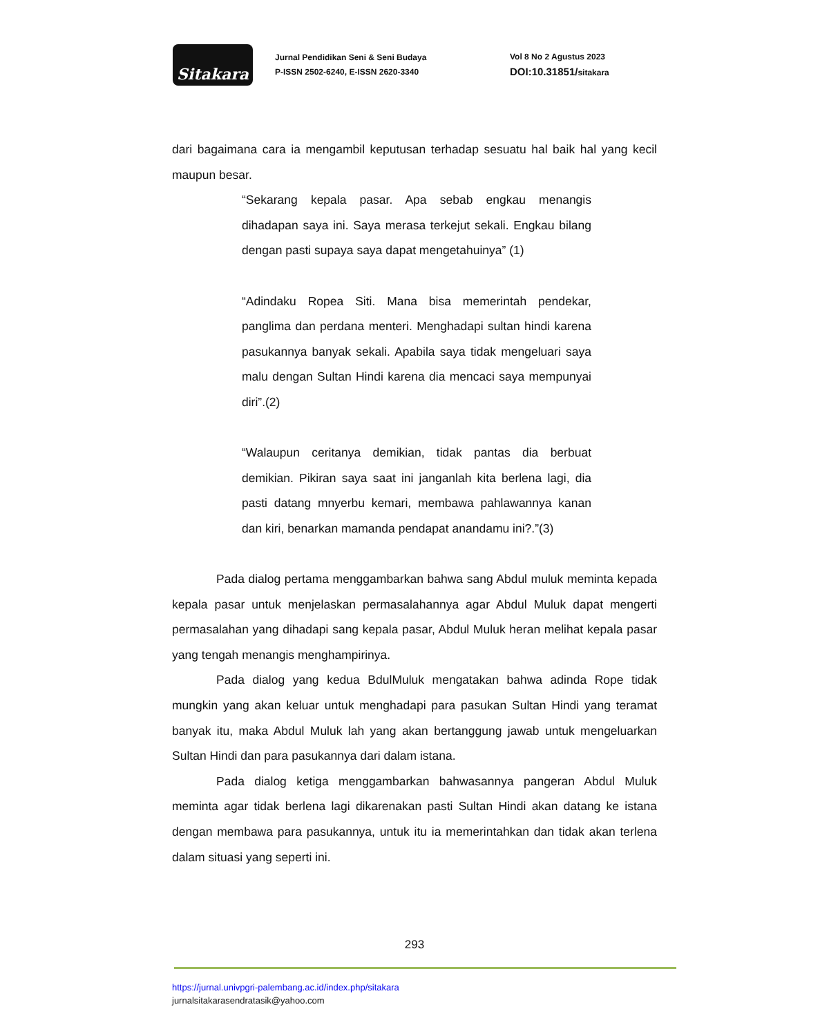Sitakara
Jurnal Pendidikan Seni & Seni Budaya
P-ISSN 2502-6240, E-ISSN 2620-3340
Vol 8 No 2 Agustus 2023
DOI:10.31851/sitakara
dari bagaimana cara ia mengambil keputusan terhadap sesuatu hal baik hal yang kecil maupun besar.
“Sekarang kepala pasar. Apa sebab engkau menangis dihadapan saya ini. Saya merasa terkejut sekali. Engkau bilang dengan pasti supaya saya dapat mengetahuinya” (1)
“Adindaku Ropea Siti. Mana bisa memerintah pendekar, panglima dan perdana menteri. Menghadapi sultan hindi karena pasukannya banyak sekali. Apabila saya tidak mengeluari saya malu dengan Sultan Hindi karena dia mencaci saya mempunyai diri”.(2)
“Walaupun ceritanya demikian, tidak pantas dia berbuat demikian. Pikiran saya saat ini janganlah kita berlena lagi, dia pasti datang mnyerbu kemari, membawa pahlawannya kanan dan kiri, benarkan mamanda pendapat anandamu ini?.”(3)
Pada dialog pertama menggambarkan bahwa sang Abdul muluk meminta kepada kepala pasar untuk menjelaskan permasalahannya agar Abdul Muluk dapat mengerti permasalahan yang dihadapi sang kepala pasar, Abdul Muluk heran melihat kepala pasar yang tengah menangis menghampirinya.
Pada dialog yang kedua BdulMuluk mengatakan bahwa adinda Rope tidak mungkin yang akan keluar untuk menghadapi para pasukan Sultan Hindi yang teramat banyak itu, maka Abdul Muluk lah yang akan bertanggung jawab untuk mengeluarkan Sultan Hindi dan para pasukannya dari dalam istana.
Pada dialog ketiga menggambarkan bahwasannya pangeran Abdul Muluk meminta agar tidak berlena lagi dikarenakan pasti Sultan Hindi akan datang ke istana dengan membawa para pasukannya, untuk itu ia memerintahkan dan tidak akan terlena dalam situasi yang seperti ini.
293
https://jurnal.univpgri-palembang.ac.id/index.php/sitakara
jurnalsitakarasendratasik@yahoo.com